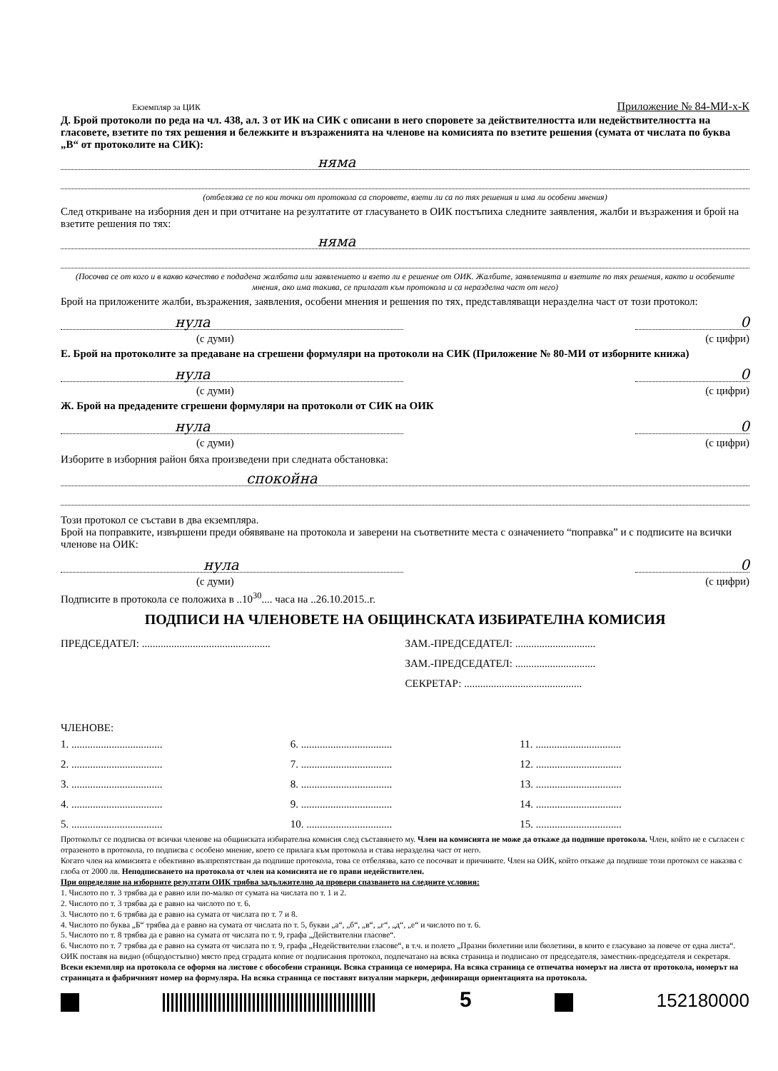Екземпляр за ЦИК Приложение № 84-МИ-х-К
Д. Брой протоколи по реда на чл. 438, ал. 3 от ИК на СИК с описани в него споровете за действителността или недействителността на гласовете, взетите по тях решения и бележките и възраженията на членове на комисията по взетите решения (сумата от числата по буква „В“ от протоколите на СИК):
няма
(отбелязва се по кои точки от протокола са споровете, взети ли са по тях решения и има ли особени мнения)
След откриване на изборния ден и при отчитане на резултатите от гласуването в ОИК постъпиха следните заявления, жалби и възражения и брой на взетите решения по тях:
няма
(Посочва се от кого и в какво качество е подадена жалбата или заявлението и взето ли е решение от ОИК. Жалбите, заявленията и взетите по тях решения, както и особените мнения, ако има такива, се прилагат към протокола и са неразделна част от него)
Брой на приложените жалби, възражения, заявления, особени мнения и решения по тях, представляващи неразделна част от този протокол:
нула
(с думи)
0
(с цифри)
Е. Брой на протоколите за предаване на сгрешени формуляри на протоколи на СИК (Приложение № 80-МИ от изборните книжа)
нула
(с думи)
0
(с цифри)
Ж. Брой на предадените сгрешени формуляри на протоколи от СИК на ОИК
нула
(с думи)
0
(с цифри)
Изборите в изборния район бяха произведени при следната обстановка:
спокойна
Този протокол се състави в два екземпляра.
Брой на поправките, извършени преди обявяване на протокола и заверени на съответните места с означението “поправка” и с подписите на всички членове на ОИК:
нула
(с думи)
0
(с цифри)
Подписите в протокола се положиха в ..10<sup>30</sup>.... часа на ..26.10.2015..г.
ПОДПИСИ НА ЧЛЕНОВЕТЕ НА ОБЩИНСКАТА ИЗБИРАТЕЛНА КОМИСИЯ
ПРЕДСЕДАТЕЛ: ................................................
ЗАМ.-ПРЕДСЕДАТЕЛ: ..............................
ЗАМ.-ПРЕДСЕДАТЕЛ: ..............................
СЕКРЕТАР: ............................................
ЧЛЕНОВЕ:
1. ..................................
2. ..................................
3. ..................................
4. ..................................
5. ..................................
6. ..................................
7. ..................................
8. ..................................
9. ..................................
10. ................................
11. ................................
12. ................................
13. ................................
14. ................................
15. ................................
Протоколът се подписва от всички членове на общинската избирателна комисия след съставянето му. Член на комисията не може да откаже да подпише протокола. Член, който не е съгласен с отразеното в протокола, го подписва с особено мнение, което се прилага към протокола и става неразделна част от него.
Когато член на комисията е обективно възпрепятстван да подпише протокола, това се отбелязва, като се посочват и причините. Член на ОИК, който откаже да подпише този протокол се наказва с глоба от 2000 лв. Неподписването на протокола от член на комисията не го прави недействителен.
При определяне на изборните резултати ОИК трябва задължително да провери спазването на следните условия:
1. Числото по т. 3 трябва да е равно или по-малко от сумата на числата по т. 1 и 2.
2. Числото по т. 3 трябва да е равно на числото по т. 6.
3. Числото по т. 6 трябва да е равно на сумата от числата по т. 7 и 8.
4. Числото по буква „Б“ трябва да е равно на сумата от числата по т. 5, букви „а“, „б“, „в“, „г“, „д“, „е“ и числото по т. 6.
5. Числото по т. 8 трябва да е равно на сумата от числата по т. 9, графа „Действителни гласове“.
6. Числото по т. 7 трябва да е равно на сумата от числата по т. 9, графа „Недействителни гласове“, в т.ч. и полето „Празни бюлетини или бюлетини, в които е гласувано за повече от една листа“.
ОИК поставя на видно (общодостъпно) място пред сградата копие от подписания протокол, подпечатано на всяка страница и подписано от председателя, заместник-председателя и секретаря.
Всеки екземпляр на протокола се оформя на листове с обособени страници. Всяка страница се номерира. На всяка страница се отпечатва номерът на листа от протокола, номерът на страницата и фабричният номер на формуляра. На всяка страница се поставят визуални маркери, дефиниращи ориентацията на протокола.
5 152180000